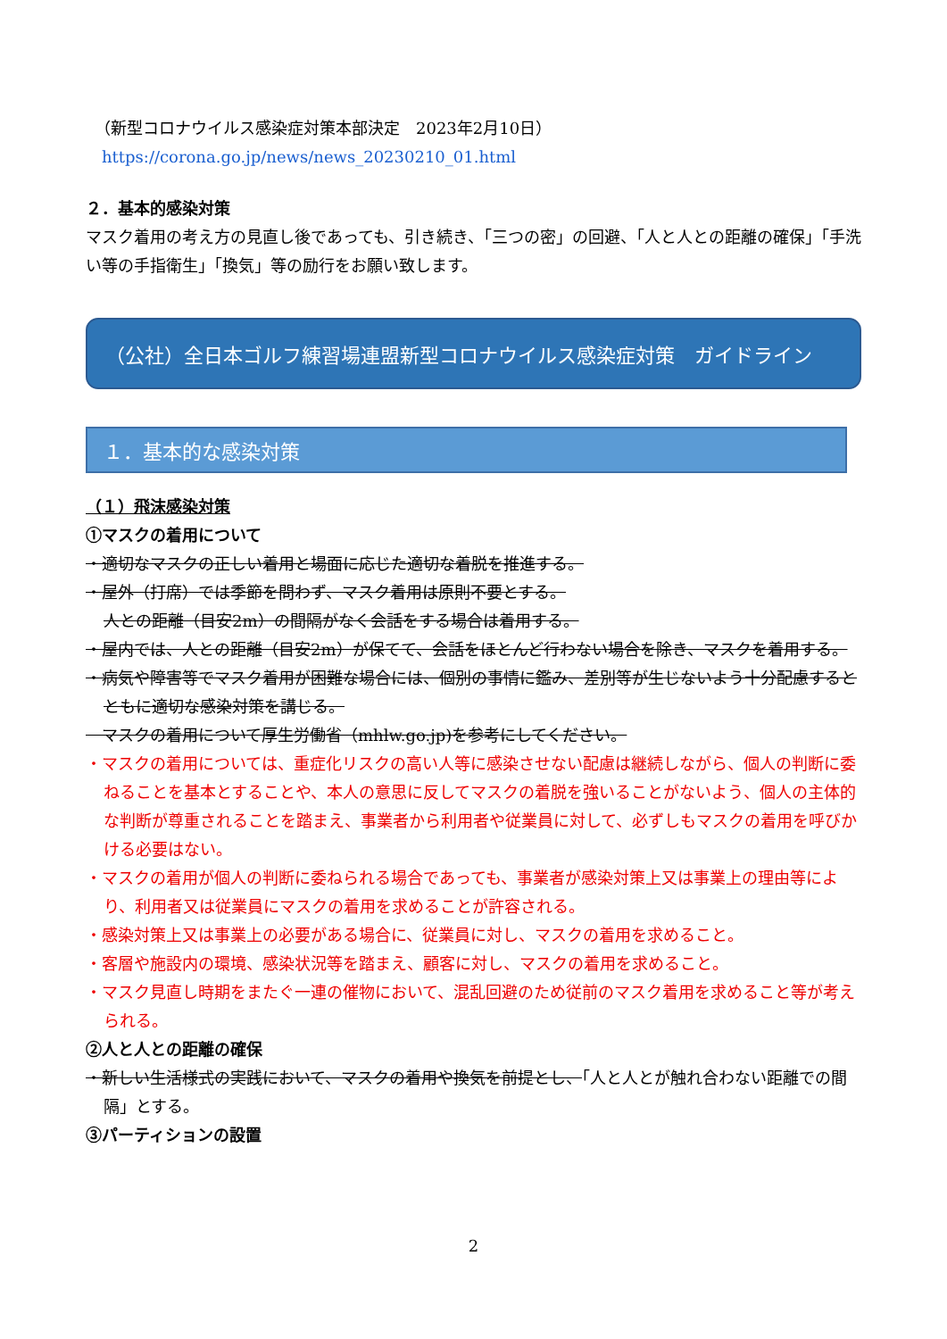（新型コロナウイルス感染症対策本部決定　2023年2月10日）
https://corona.go.jp/news/news_20230210_01.html
２．基本的感染対策
マスク着用の考え方の見直し後であっても、引き続き、「三つの密」の回避、「人と人との距離の確保」「手洗い等の手指衛生」「換気」等の励行をお願い致します。
（公社）全日本ゴルフ練習場連盟新型コロナウイルス感染症対策　ガイドライン
１．基本的な感染対策
（１）飛沫感染対策
①マスクの着用について
・適切なマスクの正しい着用と場面に応じた適切な着脱を推進する。
・屋外（打席）では季節を問わず、マスク着用は原則不要とする。
人との距離（目安2m）の間隔がなく会話をする場合は着用する。
・屋内では、人との距離（目安2m）が保てて、会話をほとんど行わない場合を除き、マスクを着用する。
・病気や障害等でマスク着用が困難な場合には、個別の事情に鑑み、差別等が生じないよう十分配慮するとともに適切な感染対策を講じる。
　マスクの着用について厚生労働省（mhlw.go.jp)を参考にしてください。
・マスクの着用については、重症化リスクの高い人等に感染させない配慮は継続しながら、個人の判断に委ねることを基本とすることや、本人の意思に反してマスクの着脱を強いることがないよう、個人の主体的な判断が尊重されることを踏まえ、事業者から利用者や従業員に対して、必ずしもマスクの着用を呼びかける必要はない。
・マスクの着用が個人の判断に委ねられる場合であっても、事業者が感染対策上又は事業上の理由等により、利用者又は従業員にマスクの着用を求めることが許容される。
・感染対策上又は事業上の必要がある場合に、従業員に対し、マスクの着用を求めること。
・客層や施設内の環境、感染状況等を踏まえ、顧客に対し、マスクの着用を求めること。
・マスク見直し時期をまたぐ一連の催物において、混乱回避のため従前のマスク着用を求めること等が考えられる。
②人と人との距離の確保
・新しい生活様式の実践において、マスクの着用や換気を前提とし、「人と人とが触れ合わない距離での間隔」とする。
③パーティションの設置
2